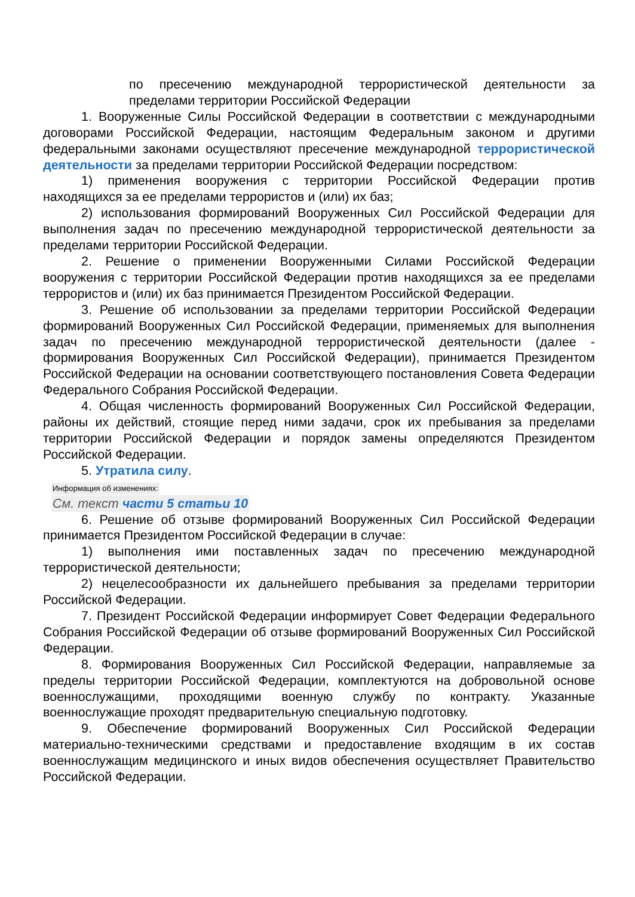по пресечению международной террористической деятельности за пределами территории Российской Федерации
1. Вооруженные Силы Российской Федерации в соответствии с международными договорами Российской Федерации, настоящим Федеральным законом и другими федеральными законами осуществляют пресечение международной террористической деятельности за пределами территории Российской Федерации посредством:
1) применения вооружения с территории Российской Федерации против находящихся за ее пределами террористов и (или) их баз;
2) использования формирований Вооруженных Сил Российской Федерации для выполнения задач по пресечению международной террористической деятельности за пределами территории Российской Федерации.
2. Решение о применении Вооруженными Силами Российской Федерации вооружения с территории Российской Федерации против находящихся за ее пределами террористов и (или) их баз принимается Президентом Российской Федерации.
3. Решение об использовании за пределами территории Российской Федерации формирований Вооруженных Сил Российской Федерации, применяемых для выполнения задач по пресечению международной террористической деятельности (далее - формирования Вооруженных Сил Российской Федерации), принимается Президентом Российской Федерации на основании соответствующего постановления Совета Федерации Федерального Собрания Российской Федерации.
4. Общая численность формирований Вооруженных Сил Российской Федерации, районы их действий, стоящие перед ними задачи, срок их пребывания за пределами территории Российской Федерации и порядок замены определяются Президентом Российской Федерации.
5. Утратила силу.
Информация об изменениях:
См. текст части 5 статьи 10
6. Решение об отзыве формирований Вооруженных Сил Российской Федерации принимается Президентом Российской Федерации в случае:
1) выполнения ими поставленных задач по пресечению международной террористической деятельности;
2) нецелесообразности их дальнейшего пребывания за пределами территории Российской Федерации.
7. Президент Российской Федерации информирует Совет Федерации Федерального Собрания Российской Федерации об отзыве формирований Вооруженных Сил Российской Федерации.
8. Формирования Вооруженных Сил Российской Федерации, направляемые за пределы территории Российской Федерации, комплектуются на добровольной основе военнослужащими, проходящими военную службу по контракту. Указанные военнослужащие проходят предварительную специальную подготовку.
9. Обеспечение формирований Вооруженных Сил Российской Федерации материально-техническими средствами и предоставление входящим в их состав военнослужащим медицинского и иных видов обеспечения осуществляет Правительство Российской Федерации.